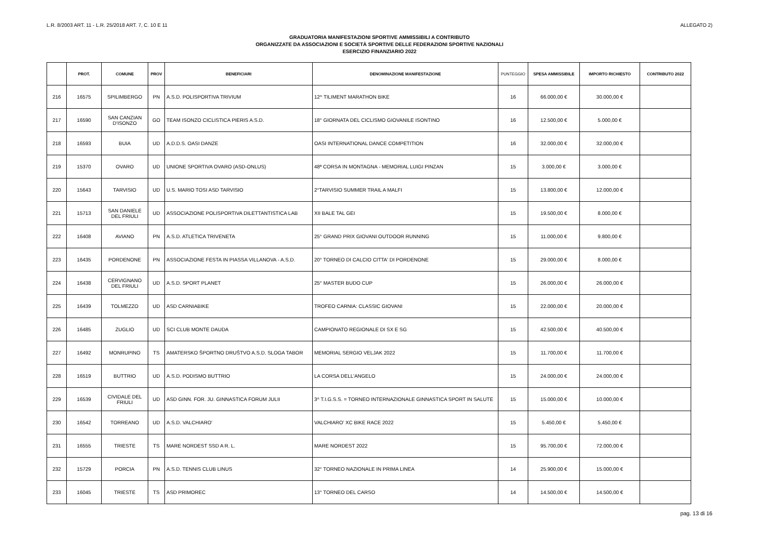L.R. 8/2003 ART. 11 - L.R. 25/2018 ART. 7, C. 10 E 11 ALLEGATO 2)
GRADUATORIA MANIFESTAZIONI SPORTIVE AMMISSIBILI A CONTRIBUTO
ORGANIZZATE DA ASSOCIAZIONI E SOCIETÀ SPORTIVE DELLE FEDERAZIONI SPORTIVE NAZIONALI
ESERCIZIO FINANZIARIO 2022
| | PROT. | COMUNE | PROV | BENEFICIARI | DENOMINAZIONE MANIFESTAZIONE | PUNTEGGIO | SPESA AMMISSIBILE | IMPORTO RICHIESTO | CONTRIBUTO 2022 |
| --- | --- | --- | --- | --- | --- | --- | --- | --- | --- |
| 216 | 16575 | SPILIMBERGO | PN | A.S.D. POLISPORTIVA TRIVIUM | 12^ TILIMENT MARATHON BIKE | 16 | 66.000,00 € | 30.000,00 € | |
| 217 | 16590 | SAN CANZIAN D'ISONZO | GO | TEAM ISONZO CICLISTICA PIERIS A.S.D. | 18° GIORNATA DEL CICLISMO GIOVANILE ISONTINO | 16 | 12.500,00 € | 5.000,00 € | |
| 218 | 16593 | BUIA | UD | A.D.D.S. OASI DANZE | OASI INTERNATIONAL DANCE COMPETITION | 16 | 32.000,00 € | 32.000,00 € | |
| 219 | 15370 | OVARO | UD | UNIONE SPORTIVA OVARO (ASD-ONLUS) | 48ª CORSA IN MONTAGNA - MEMORIAL LUIGI PINZAN | 15 | 3.000,00 € | 3.000,00 € | |
| 220 | 15643 | TARVISIO | UD | U.S. MARIO TOSI ASD TARVISIO | 2°TARVISIO SUMMER TRAIL A MALFI | 15 | 13.800,00 € | 12.000,00 € | |
| 221 | 15713 | SAN DANIELE DEL FRIULI | UD | ASSOCIAZIONE POLISPORTIVA DILETTANTISTICA LAB | XII BALE TAL GEI | 15 | 19.500,00 € | 8.000,00 € | |
| 222 | 16408 | AVIANO | PN | A.S.D. ATLETICA TRIVENETA | 25° GRAND PRIX GIOVANI OUTDOOR RUNNING | 15 | 11.000,00 € | 9.800,00 € | |
| 223 | 16435 | PORDENONE | PN | ASSOCIAZIONE FESTA IN PIASSA VILLANOVA - A.S.D. | 20° TORNEO DI CALCIO CITTA' DI PORDENONE | 15 | 29.000,00 € | 8.000,00 € | |
| 224 | 16438 | CERVIGNANO DEL FRIULI | UD | A.S.D. SPORT PLANET | 25° MASTER BUDO CUP | 15 | 26.000,00 € | 26.000,00 € | |
| 225 | 16439 | TOLMEZZO | UD | ASD CARNIABIKE | TROFEO CARNIA: CLASSIC GIOVANI | 15 | 22.000,00 € | 20.000,00 € | |
| 226 | 16485 | ZUGLIO | UD | SCI CLUB MONTE DAUDA | CAMPIONATO REGIONALE DI SX E SG | 15 | 42.500,00 € | 40.500,00 € | |
| 227 | 16492 | MONRUPINO | TS | AMATERSKO ŠPORTNO DRUŠTVO A.S.D. SLOGA TABOR | MEMORIAL SERGIO VELJAK 2022 | 15 | 11.700,00 € | 11.700,00 € | |
| 228 | 16519 | BUTTRIO | UD | A.S.D. PODISMO BUTTRIO | LA CORSA DELL'ANGELO | 15 | 24.000,00 € | 24.000,00 € | |
| 229 | 16539 | CIVIDALE DEL FRIULI | UD | ASD GINN. FOR. JU. GINNASTICA FORUM JULII | 3^ T.I.G.S.S. = TORNEO INTERNAZIONALE GINNASTICA SPORT IN SALUTE | 15 | 15.000,00 € | 10.000,00 € | |
| 230 | 16542 | TORREANO | UD | A.S.D. VALCHIARO' | VALCHIARO' XC BIKE RACE 2022 | 15 | 5.450,00 € | 5.450,00 € | |
| 231 | 16555 | TRIESTE | TS | MARE NORDEST SSD A R. L. | MARE NORDEST 2022 | 15 | 95.700,00 € | 72.000,00 € | |
| 232 | 15729 | PORCIA | PN | A.S.D. TENNIS CLUB LINUS | 32° TORNEO NAZIONALE IN PRIMA LINEA | 14 | 25.900,00 € | 15.000,00 € | |
| 233 | 16045 | TRIESTE | TS | ASD PRIMOREC | 13° TORNEO DEL CARSO | 14 | 14.500,00 € | 14.500,00 € | |
pag. 13 di 16